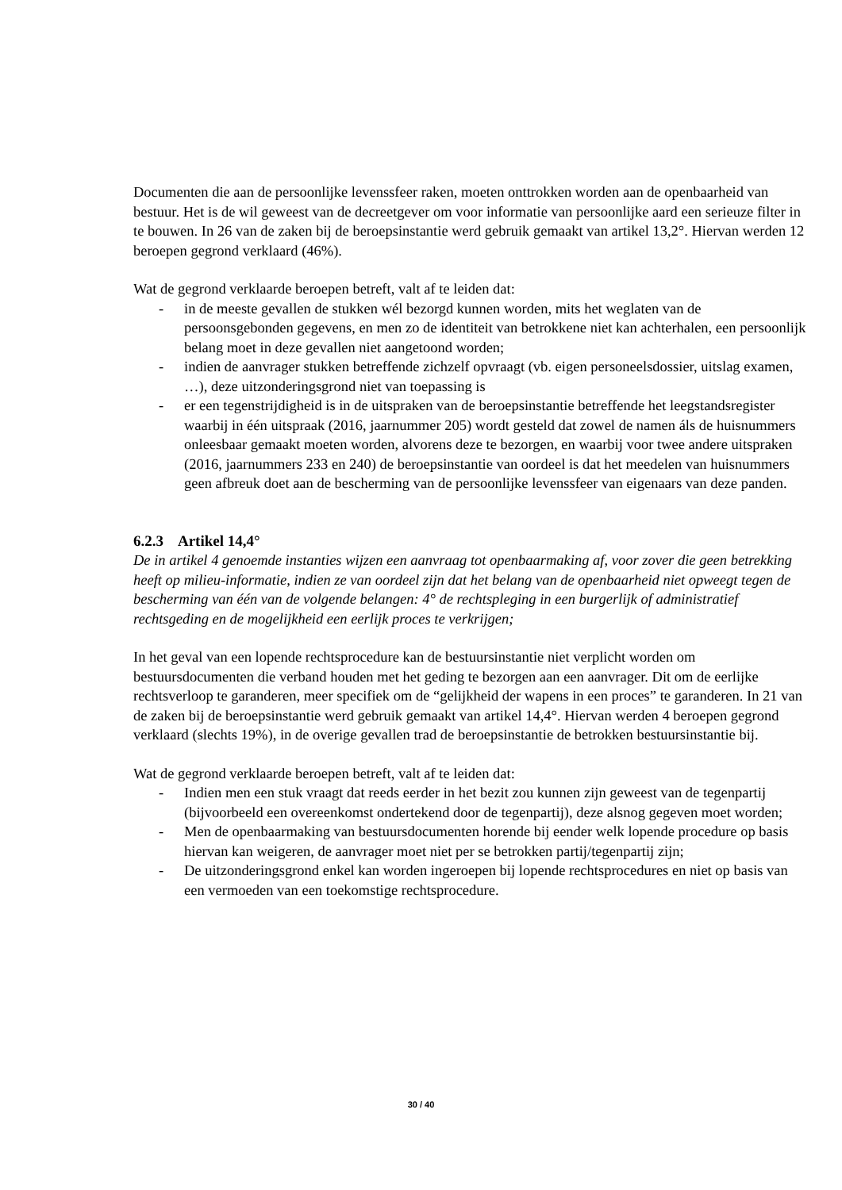Documenten die aan de persoonlijke levenssfeer raken, moeten onttrokken worden aan de openbaarheid van bestuur. Het is de wil geweest van de decreetgever om voor informatie van persoonlijke aard een serieuze filter in te bouwen. In 26 van de zaken bij de beroepsinstantie werd gebruik gemaakt van artikel 13,2°. Hiervan werden 12 beroepen gegrond verklaard (46%).
Wat de gegrond verklaarde beroepen betreft, valt af te leiden dat:
- in de meeste gevallen de stukken wél bezorgd kunnen worden, mits het weglaten van de persoonsgebonden gegevens, en men zo de identiteit van betrokkene niet kan achterhalen, een persoonlijk belang moet in deze gevallen niet aangetoond worden;
- indien de aanvrager stukken betreffende zichzelf opvraagt (vb. eigen personeelsdossier, uitslag examen, …), deze uitzonderingsgrond niet van toepassing is
- er een tegenstrijdigheid is in de uitspraken van de beroepsinstantie betreffende het leegstandsregister waarbij in één uitspraak (2016, jaarnummer 205) wordt gesteld dat zowel de namen áls de huisnummers onleesbaar gemaakt moeten worden, alvorens deze te bezorgen, en waarbij voor twee andere uitspraken (2016, jaarnummers 233 en 240) de beroepsinstantie van oordeel is dat het meedelen van huisnummers geen afbreuk doet aan de bescherming van de persoonlijke levenssfeer van eigenaars van deze panden.
6.2.3 Artikel 14,4°
De in artikel 4 genoemde instanties wijzen een aanvraag tot openbaarmaking af, voor zover die geen betrekking heeft op milieu-informatie, indien ze van oordeel zijn dat het belang van de openbaarheid niet opweegt tegen de bescherming van één van de volgende belangen: 4° de rechtspleging in een burgerlijk of administratief rechtsgeding en de mogelijkheid een eerlijk proces te verkrijgen;
In het geval van een lopende rechtsprocedure kan de bestuursinstantie niet verplicht worden om bestuursdocumenten die verband houden met het geding te bezorgen aan een aanvrager. Dit om de eerlijke rechtsverloop te garanderen, meer specifiek om de “gelijkheid der wapens in een proces” te garanderen. In 21 van de zaken bij de beroepsinstantie werd gebruik gemaakt van artikel 14,4°. Hiervan werden 4 beroepen gegrond verklaard (slechts 19%), in de overige gevallen trad de beroepsinstantie de betrokken bestuursinstantie bij.
Wat de gegrond verklaarde beroepen betreft, valt af te leiden dat:
- Indien men een stuk vraagt dat reeds eerder in het bezit zou kunnen zijn geweest van de tegenpartij (bijvoorbeeld een overeenkomst ondertekend door de tegenpartij), deze alsnog gegeven moet worden;
- Men de openbaarmaking van bestuursdocumenten horende bij eender welk lopende procedure op basis hiervan kan weigeren, de aanvrager moet niet per se betrokken partij/tegenpartij zijn;
- De uitzonderingsgrond enkel kan worden ingeroepen bij lopende rechtsprocedures en niet op basis van een vermoeden van een toekomstige rechtsprocedure.
30 / 40